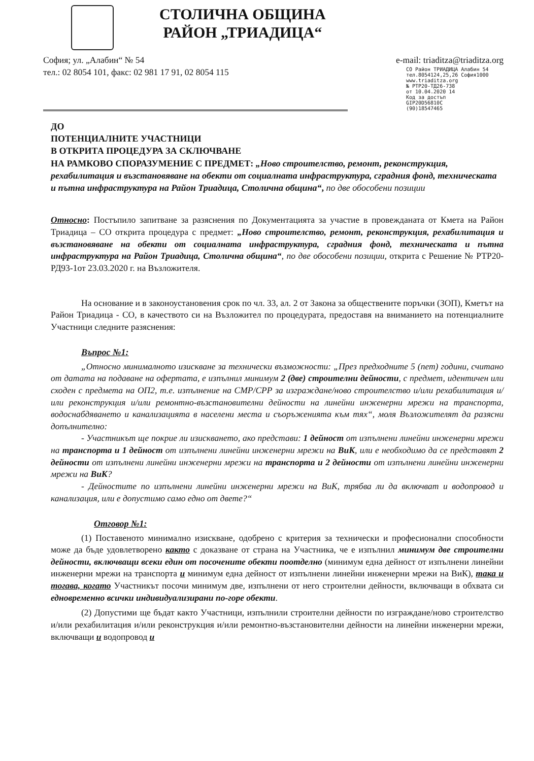СТОЛИЧНА ОБЩИНА
РАЙОН „ТРИАДИЦА“
София; ул. „Алабин“ № 54
тел.: 02 8054 101, факс: 02 981 17 91, 02 8054 115
e-mail: triaditza@triaditza.org
СО Район ТРИАДИЦА Алабин 54
тел.8054124,25,26 София1000
www.triaditza.org
№ РТР20-ТД26-738
от 10.04.2020 14
Код за достъп
GIP20D56810C
(90)18547465
ДО
ПОТЕНЦИАЛНИТЕ УЧАСТНИЦИ
В ОТКРИТА ПРОЦЕДУРА ЗА СКЛЮЧВАНЕ
НА РАМКОВО СПОРАЗУМЕНИЕ С ПРЕДМЕТ: „Ново строителство, ремонт, реконструкция, рехабилитация и възстановяване на обекти от социалната инфраструктура, сградния фонд, техническата и пътна инфраструктура на Район Триадица, Столична община“, по две обособени позиции
Относно: Постъпило запитване за разяснения по Документацията за участие в провежданата от Кмета на Район Триадица – СО открита процедура с предмет: „Ново строителство, ремонт, реконструкция, рехабилитация и възстановяване на обекти от социалната инфраструктура, сградния фонд, техническата и пътна инфраструктура на Район Триадица, Столична община“, по две обособени позиции, открита с Решение № РТР20-РД93-1от 23.03.2020 г. на Възложителя.
На основание и в законоустановения срок по чл. 33, ал. 2 от Закона за обществените поръчки (ЗОП), Кметът на Район Триадица - СО, в качеството си на Възложител по процедурата, предоставя на вниманието на потенциалните Участници следните разяснения:
Въпрос №1:
„Относно минималното изискване за технически възможности: „През предходните 5 (пет) години, считано от датата на подаване на офертата, е изпълнил минимум 2 (две) строителни дейности, с предмет, идентичен или сходен с предмета на ОП2, т.е. изпълнение на СМР/СРР за изграждане/ново строителство и/или рехабилитация и/или реконструкция и/или ремонтно-възстановителни дейности на линейни инженерни мрежи на транспорта, водоснабдяването и канализацията в населени места и съоръженията към тях“, моля Възложителят да разясни допълнително:
- Участникът ще покрие ли изискването, ако представи: 1 дейност от изпълнени линейни инженерни мрежи на транспорта и 1 дейност от изпълнени линейни инженерни мрежи на ВиК, или е необходимо да се представят 2 дейности от изпълнени линейни инженерни мрежи на транспорта и 2 дейности от изпълнени линейни инженерни мрежи на ВиК?
- Дейностите по изпълнени линейни инженерни мрежи на ВиК, трябва ли да включват и водопровод и канализация, или е допустимо само едно от двете?“
Отговор №1:
(1) Поставеното минимално изискване, одобрено с критерия за технически и професионални способности може да бъде удовлетворено както с доказване от страна на Участника, че е изпълнил минимум две строителни дейности, включващи всеки един от посочените обекти поотделно (минимум една дейност от изпълнени линейни инженерни мрежи на транспорта и минимум една дейност от изпълнени линейни инженерни мрежи на ВиК), така и тогава, когато Участникът посочи минимум две, изпълнени от него строителни дейности, включващи в обхвата си едновременно всички индивидуализирани по-горе обекти.
(2) Допустими ще бъдат както Участници, изпълнили строителни дейности по изграждане/ново строителство и/или рехабилитация и/или реконструкция и/или ремонтно-възстановителни дейности на линейни инженерни мрежи, включващи и водопровод и